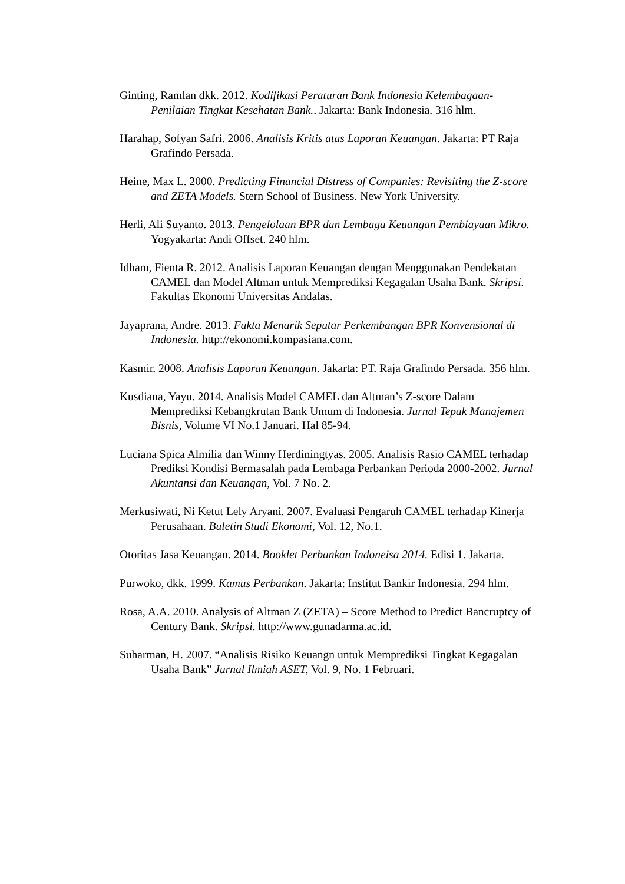Ginting, Ramlan dkk. 2012. Kodifikasi Peraturan Bank Indonesia Kelembagaan-Penilaian Tingkat Kesehatan Bank.. Jakarta: Bank Indonesia. 316 hlm.
Harahap, Sofyan Safri. 2006. Analisis Kritis atas Laporan Keuangan. Jakarta: PT Raja Grafindo Persada.
Heine, Max L. 2000. Predicting Financial Distress of Companies: Revisiting the Z-score and ZETA Models. Stern School of Business. New York University.
Herli, Ali Suyanto. 2013. Pengelolaan BPR dan Lembaga Keuangan Pembiayaan Mikro. Yogyakarta: Andi Offset. 240 hlm.
Idham, Fienta R. 2012. Analisis Laporan Keuangan dengan Menggunakan Pendekatan CAMEL dan Model Altman untuk Memprediksi Kegagalan Usaha Bank. Skripsi. Fakultas Ekonomi Universitas Andalas.
Jayaprana, Andre. 2013. Fakta Menarik Seputar Perkembangan BPR Konvensional di Indonesia. http://ekonomi.kompasiana.com.
Kasmir. 2008. Analisis Laporan Keuangan. Jakarta: PT. Raja Grafindo Persada. 356 hlm.
Kusdiana, Yayu. 2014. Analisis Model CAMEL dan Altman’s Z-score Dalam Memprediksi Kebangkrutan Bank Umum di Indonesia. Jurnal Tepak Manajemen Bisnis, Volume VI No.1 Januari. Hal 85-94.
Luciana Spica Almilia dan Winny Herdiningtyas. 2005. Analisis Rasio CAMEL terhadap Prediksi Kondisi Bermasalah pada Lembaga Perbankan Perioda 2000-2002. Jurnal Akuntansi dan Keuangan, Vol. 7 No. 2.
Merkusiwati, Ni Ketut Lely Aryani. 2007. Evaluasi Pengaruh CAMEL terhadap Kinerja Perusahaan. Buletin Studi Ekonomi, Vol. 12, No.1.
Otoritas Jasa Keuangan. 2014. Booklet Perbankan Indoneisa 2014. Edisi 1. Jakarta.
Purwoko, dkk. 1999. Kamus Perbankan. Jakarta: Institut Bankir Indonesia. 294 hlm.
Rosa, A.A. 2010. Analysis of Altman Z (ZETA) – Score Method to Predict Bancruptcy of Century Bank. Skripsi. http://www.gunadarma.ac.id.
Suharman, H. 2007. “Analisis Risiko Keuangn untuk Memprediksi Tingkat Kegagalan Usaha Bank” Jurnal Ilmiah ASET, Vol. 9, No. 1 Februari.